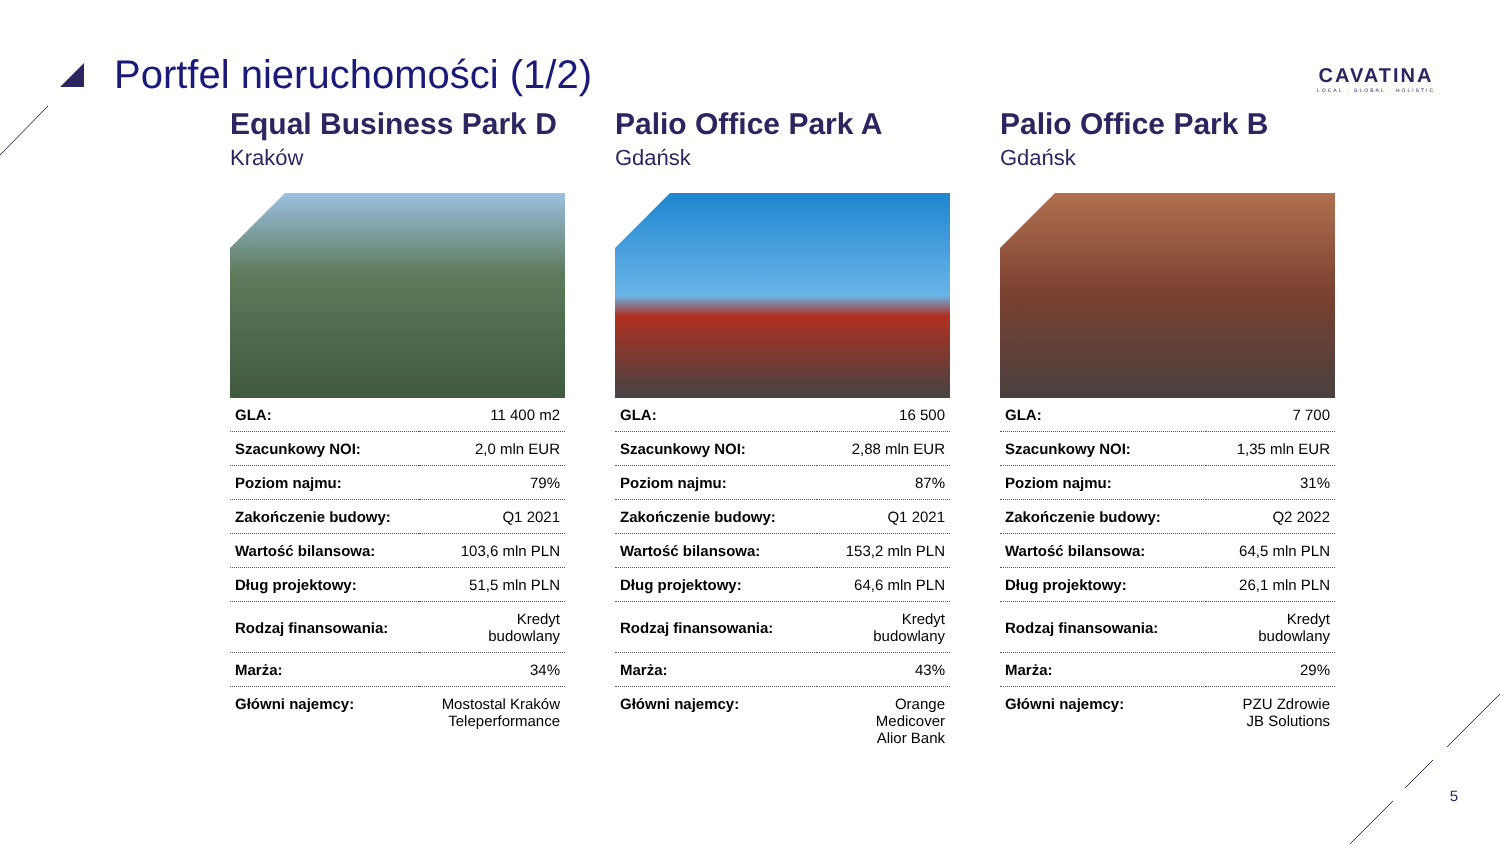Portfel nieruchomości (1/2)
CAVATINA
LOCAL · GLOBAL · HOLISTIC
Equal Business Park D
Kraków
| GLA: | 11 400 m2 |
| Szacunkowy NOI: | 2,0 mln EUR |
| Poziom najmu: | 79% |
| Zakończenie budowy: | Q1 2021 |
| Wartość bilansowa: | 103,6 mln PLN |
| Dług projektowy: | 51,5 mln PLN |
| Rodzaj finansowania: | Kredyt budowlany |
| Marża: | 34% |
| Główni najemcy: | Mostostal Kraków Teleperformance |
Palio Office Park A
Gdańsk
| GLA: | 16 500 |
| Szacunkowy NOI: | 2,88 mln EUR |
| Poziom najmu: | 87% |
| Zakończenie budowy: | Q1 2021 |
| Wartość bilansowa: | 153,2 mln PLN |
| Dług projektowy: | 64,6 mln PLN |
| Rodzaj finansowania: | Kredyt budowlany |
| Marża: | 43% |
| Główni najemcy: | Orange Medicover Alior Bank |
Palio Office Park B
Gdańsk
| GLA: | 7 700 |
| Szacunkowy NOI: | 1,35 mln EUR |
| Poziom najmu: | 31% |
| Zakończenie budowy: | Q2 2022 |
| Wartość bilansowa: | 64,5 mln PLN |
| Dług projektowy: | 26,1 mln PLN |
| Rodzaj finansowania: | Kredyt budowlany |
| Marża: | 29% |
| Główni najemcy: | PZU Zdrowie JB Solutions |
5